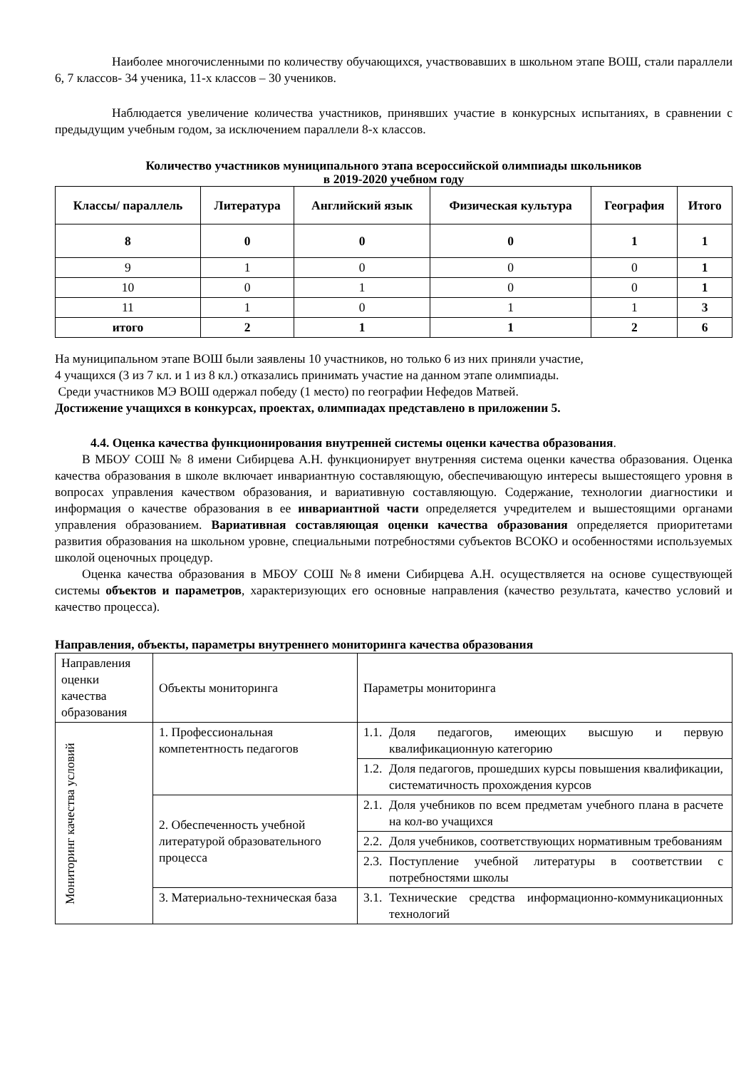Наиболее многочисленными по количеству обучающихся, участвовавших в школьном этапе ВОШ, стали параллели 6, 7 классов- 34 ученика, 11-х классов – 30 учеников.
Наблюдается увеличение количества участников, принявших участие в конкурсных испытаниях, в сравнении с предыдущим учебным годом, за исключением параллели 8-х классов.
Количество участников муниципального этапа всероссийской олимпиады школьников
в 2019-2020 учебном году
| Классы/ параллель | Литература | Английский язык | Физическая культура | География | Итого |
| --- | --- | --- | --- | --- | --- |
| 8 | 0 | 0 | 0 | 1 | 1 |
| 9 | 1 | 0 | 0 | 0 | 1 |
| 10 | 0 | 1 | 0 | 0 | 1 |
| 11 | 1 | 0 | 1 | 1 | 3 |
| итого | 2 | 1 | 1 | 2 | 6 |
На муниципальном этапе ВОШ были заявлены 10 участников, но только 6 из них приняли участие,
4 учащихся (3 из 7 кл. и 1 из 8 кл.) отказались принимать участие на данном этапе олимпиады.
Среди участников МЭ ВОШ одержал победу (1 место) по географии Нефедов Матвей.
Достижение учащихся в конкурсах, проектах, олимпиадах представлено в приложении 5.
4.4. Оценка качества функционирования внутренней системы оценки качества образования.
В МБОУ СОШ № 8 имени Сибирцева А.Н. функционирует внутренняя система оценки качества образования. Оценка качества образования в школе включает инвариантную составляющую, обеспечивающую интересы вышестоящего уровня в вопросах управления качеством образования, и вариативную составляющую. Содержание, технологии диагностики и информация о качестве образования в ее инвариантной части определяется учредителем и вышестоящими органами управления образованием. Вариативная составляющая оценки качества образования определяется приоритетами развития образования на школьном уровне, специальными потребностями субъектов ВСОКО и особенностями используемых школой оценочных процедур.
Оценка качества образования в МБОУ СОШ №8 имени Сибирцева А.Н. осуществляется на основе существующей системы объектов и параметров, характеризующих его основные направления (качество результата, качество условий и качество процесса).
Направления, объекты, параметры внутреннего мониторинга качества образования
| Направления оценки качества образования | Объекты мониторинга | Параметры мониторинга |
| Мониторинг качества условий | 1. Профессиональная компетентность педагогов | 1.1. Доля педагогов, имеющих высшую и первую квалификационную категорию |
| | | 1.2. Доля педагогов, прошедших курсы повышения квалификации, систематичность прохождения курсов |
| | 2. Обеспеченность учебной литературой образовательного процесса | 2.1. Доля учебников по всем предметам учебного плана в расчете на кол-во учащихся |
| | | 2.2. Доля учебников, соответствующих нормативным требованиям |
| | | 2.3. Поступление учебной литературы в соответствии с потребностями школы |
| | 3. Материально-техническая база | 3.1. Технические средства информационно-коммуникационных технологий |